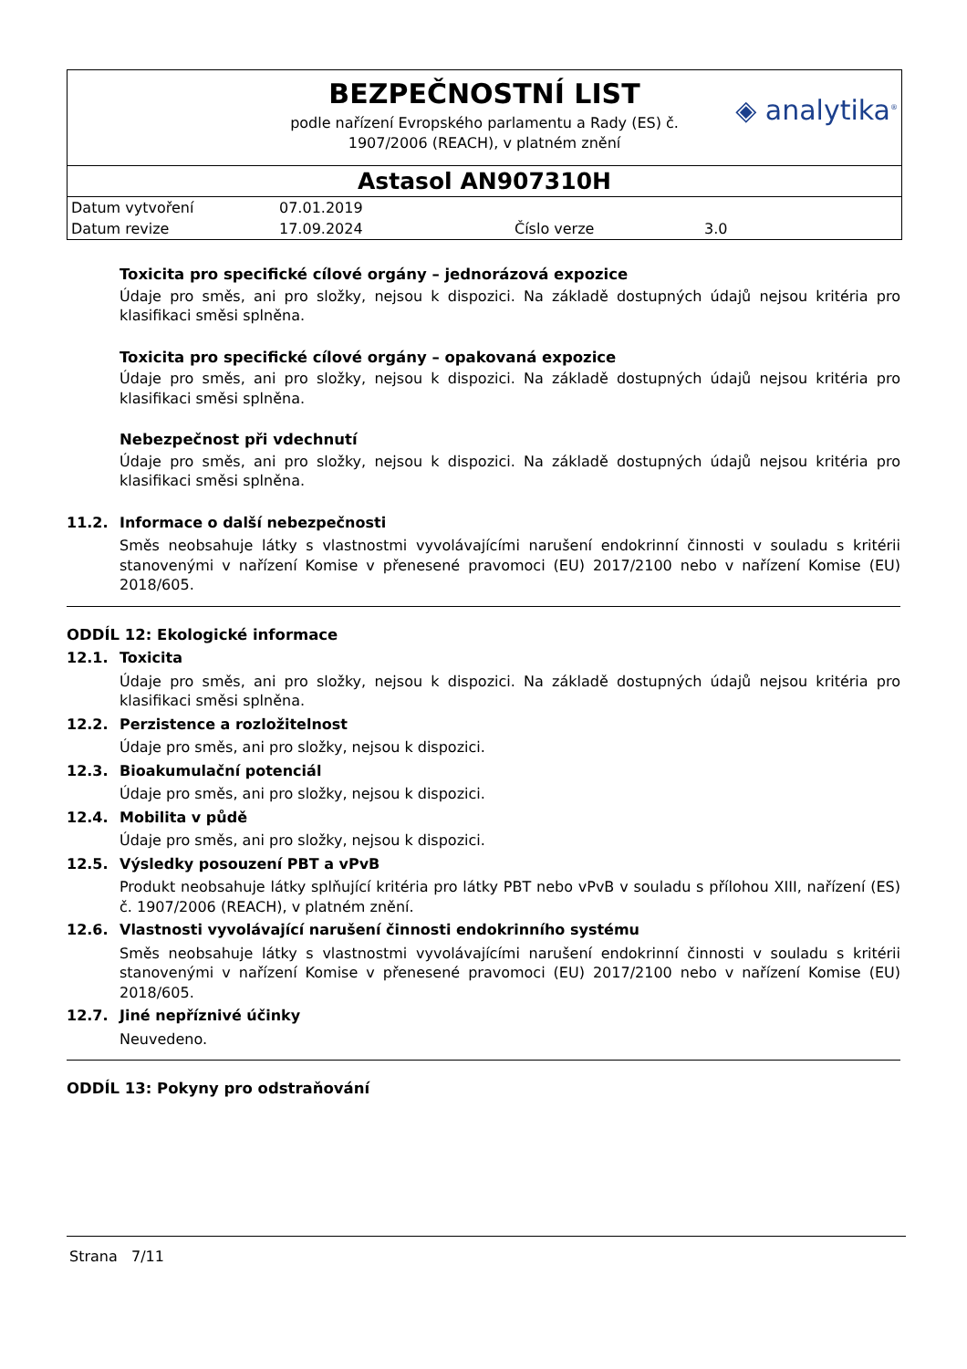BEZPEČNOSTNÍ LIST
podle nařízení Evropského parlamentu a Rady (ES) č.
1907/2006 (REACH), v platném znění
◈ analytika<sup>®</sup>
Astasol AN907310H
| Datum vytvoření | 07.01.2019 | | |
| Datum revize | 17.09.2024 | Číslo verze | 3.0 |
Toxicita pro specifické cílové orgány – jednorázová expozice
Údaje pro směs, ani pro složky, nejsou k dispozici. Na základě dostupných údajů nejsou kritéria pro klasifikaci směsi splněna.
Toxicita pro specifické cílové orgány – opakovaná expozice
Údaje pro směs, ani pro složky, nejsou k dispozici. Na základě dostupných údajů nejsou kritéria pro klasifikaci směsi splněna.
Nebezpečnost při vdechnutí
Údaje pro směs, ani pro složky, nejsou k dispozici. Na základě dostupných údajů nejsou kritéria pro klasifikaci směsi splněna.
11.2. Informace o další nebezpečnosti
Směs neobsahuje látky s vlastnostmi vyvolávajícími narušení endokrinní činnosti v souladu s kritérii stanovenými v nařízení Komise v přenesené pravomoci (EU) 2017/2100 nebo v nařízení Komise (EU) 2018/605.
ODDÍL 12: Ekologické informace
12.1. Toxicita
Údaje pro směs, ani pro složky, nejsou k dispozici. Na základě dostupných údajů nejsou kritéria pro klasifikaci směsi splněna.
12.2. Perzistence a rozložitelnost
Údaje pro směs, ani pro složky, nejsou k dispozici.
12.3. Bioakumulační potenciál
Údaje pro směs, ani pro složky, nejsou k dispozici.
12.4. Mobilita v půdě
Údaje pro směs, ani pro složky, nejsou k dispozici.
12.5. Výsledky posouzení PBT a vPvB
Produkt neobsahuje látky splňující kritéria pro látky PBT nebo vPvB v souladu s přílohou XIII, nařízení (ES) č. 1907/2006 (REACH), v platném znění.
12.6. Vlastnosti vyvolávající narušení činnosti endokrinního systému
Směs neobsahuje látky s vlastnostmi vyvolávajícími narušení endokrinní činnosti v souladu s kritérii stanovenými v nařízení Komise v přenesené pravomoci (EU) 2017/2100 nebo v nařízení Komise (EU) 2018/605.
12.7. Jiné nepříznivé účinky
Neuvedeno.
ODDÍL 13: Pokyny pro odstraňování
Strana 7/11